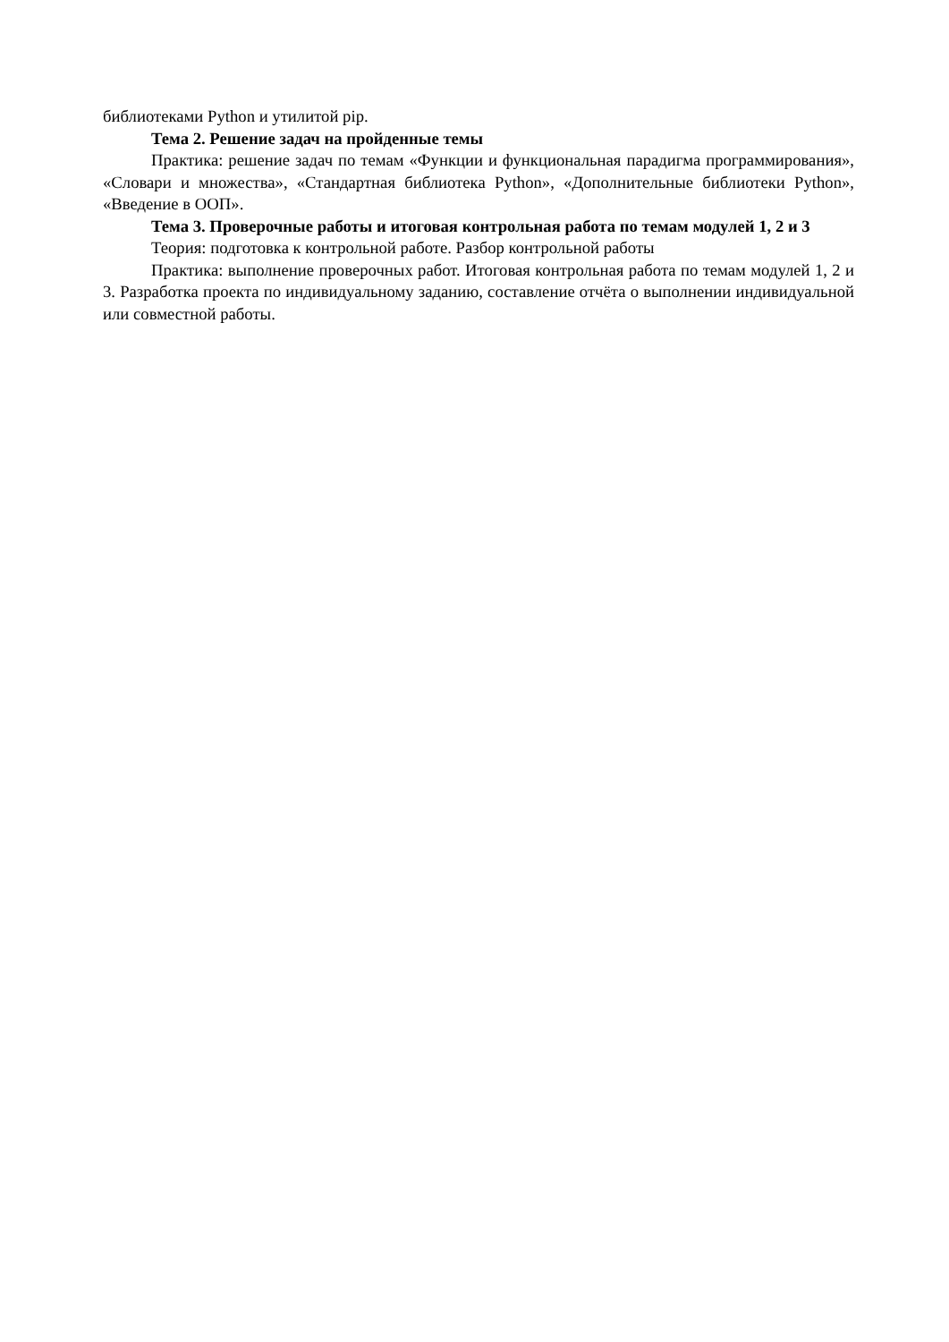библиотеками Python и утилитой pip.
Тема 2. Решение задач на пройденные темы
Практика: решение задач по темам «Функции и функциональная парадигма программирования», «Словари и множества», «Стандартная библиотека Python», «Дополнительные библиотеки Python», «Введение в ООП».
Тема 3. Проверочные работы и итоговая контрольная работа по темам модулей 1, 2 и 3
Теория: подготовка к контрольной работе. Разбор контрольной работы
Практика: выполнение проверочных работ. Итоговая контрольная работа по темам модулей 1, 2 и 3. Разработка проекта по индивидуальному заданию, составление отчёта о выполнении индивидуальной или совместной работы.